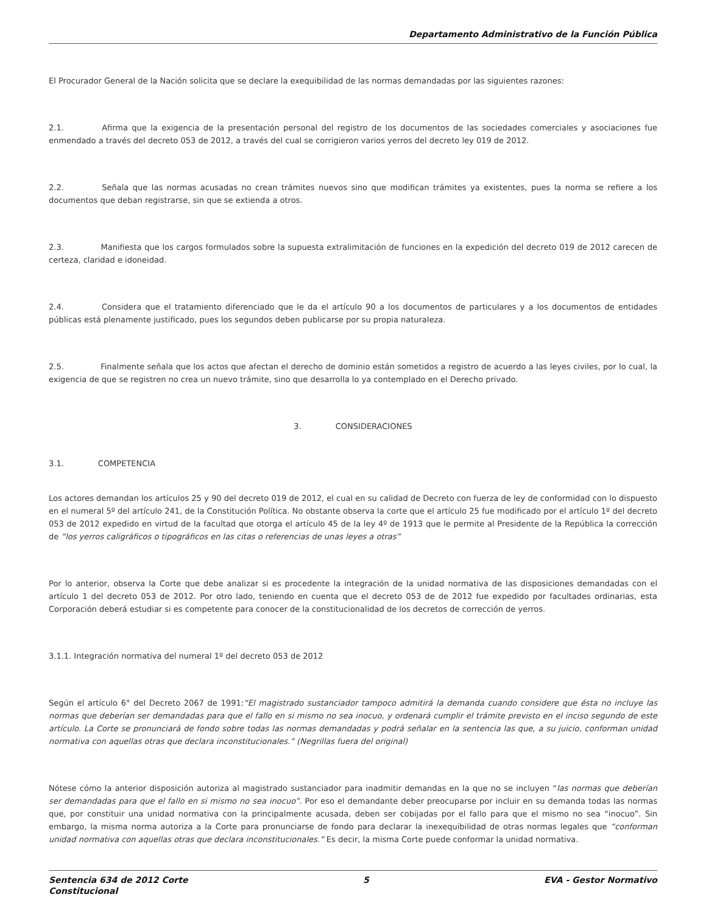Departamento Administrativo de la Función Pública
El Procurador General de la Nación solicita que se declare la exequibilidad de las normas demandadas por las siguientes razones:
2.1. Afirma que la exigencia de la presentación personal del registro de los documentos de las sociedades comerciales y asociaciones fue enmendado a través del decreto 053 de 2012, a través del cual se corrigieron varios yerros del decreto ley 019 de 2012.
2.2. Señala que las normas acusadas no crean trámites nuevos sino que modifican trámites ya existentes, pues la norma se refiere a los documentos que deban registrarse, sin que se extienda a otros.
2.3. Manifiesta que los cargos formulados sobre la supuesta extralimitación de funciones en la expedición del decreto 019 de 2012 carecen de certeza, claridad e idoneidad.
2.4. Considera que el tratamiento diferenciado que le da el artículo 90 a los documentos de particulares y a los documentos de entidades públicas está plenamente justificado, pues los segundos deben publicarse por su propia naturaleza.
2.5. Finalmente señala que los actos que afectan el derecho de dominio están sometidos a registro de acuerdo a las leyes civiles, por lo cual, la exigencia de que se registren no crea un nuevo trámite, sino que desarrolla lo ya contemplado en el Derecho privado.
3. CONSIDERACIONES
3.1. COMPETENCIA
Los actores demandan los artículos 25 y 90 del decreto 019 de 2012, el cual en su calidad de Decreto con fuerza de ley de conformidad con lo dispuesto en el numeral 5º del artículo 241, de la Constitución Política. No obstante observa la corte que el artículo 25 fue modificado por el artículo 1º del decreto 053 de 2012 expedido en virtud de la facultad que otorga el artículo 45 de la ley 4º de 1913 que le permite al Presidente de la República la corrección de “los yerros caligráficos o tipográficos en las citas o referencias de unas leyes a otras”
Por lo anterior, observa la Corte que debe analizar si es procedente la integración de la unidad normativa de las disposiciones demandadas con el artículo 1 del decreto 053 de 2012. Por otro lado, teniendo en cuenta que el decreto 053 de de 2012 fue expedido por facultades ordinarias, esta Corporación deberá estudiar si es competente para conocer de la constitucionalidad de los decretos de corrección de yerros.
3.1.1. Integración normativa del numeral 1º del decreto 053 de 2012
Según el artículo 6° del Decreto 2067 de 1991:“El magistrado sustanciador tampoco admitirá la demanda cuando considere que ésta no incluye las normas que deberían ser demandadas para que el fallo en si mismo no sea inocuo, y ordenará cumplir el trámite previsto en el inciso segundo de este artículo. La Corte se pronunciará de fondo sobre todas las normas demandadas y podrá señalar en la sentencia las que, a su juicio, conforman unidad normativa con aquellas otras que declara inconstitucionales.” (Negrillas fuera del original)
Nótese cómo la anterior disposición autoriza al magistrado sustanciador para inadmitir demandas en la que no se incluyen “las normas que deberían ser demandadas para que el fallo en si mismo no sea inocuo”. Por eso el demandante deber preocuparse por incluir en su demanda todas las normas que, por constituir una unidad normativa con la principalmente acusada, deben ser cobijadas por el fallo para que el mismo no sea “inocuo”. Sin embargo, la misma norma autoriza a la Corte para pronunciarse de fondo para declarar la inexequibilidad de otras normas legales que “conforman unidad normativa con aquellas otras que declara inconstitucionales.” Es decir, la misma Corte puede conformar la unidad normativa.
Sentencia 634 de 2012 Corte
Constitucional 5 EVA - Gestor Normativo